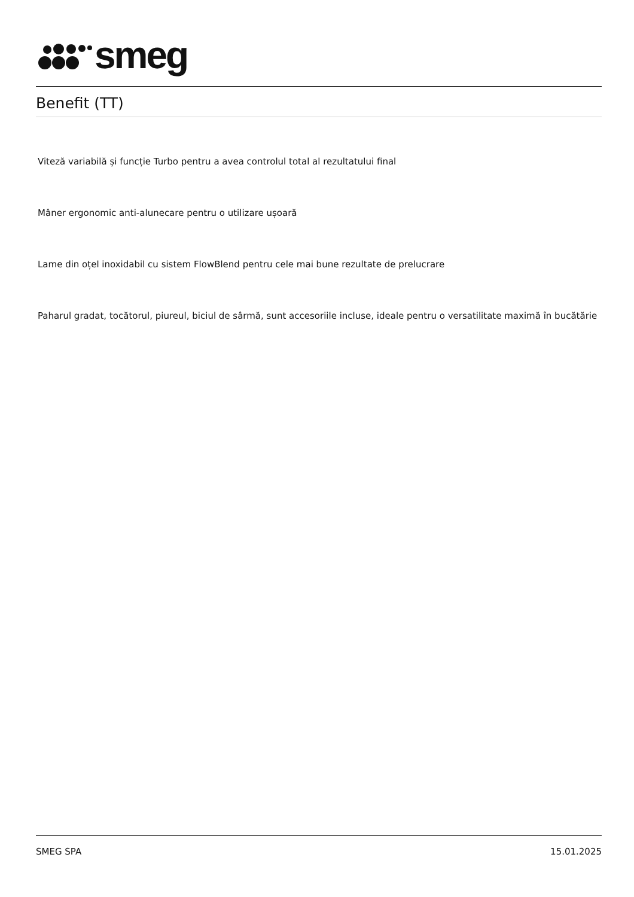smeg
Benefit (TT)
Viteză variabilă și funcție Turbo pentru a avea controlul total al rezultatului final
Mâner ergonomic anti-alunecare pentru o utilizare ușoară
Lame din oțel inoxidabil cu sistem FlowBlend pentru cele mai bune rezultate de prelucrare
Paharul gradat, tocătorul, piureul, biciul de sârmă, sunt accesoriile incluse, ideale pentru o versatilitate maximă în bucătărie
SMEG SPA 15.01.2025